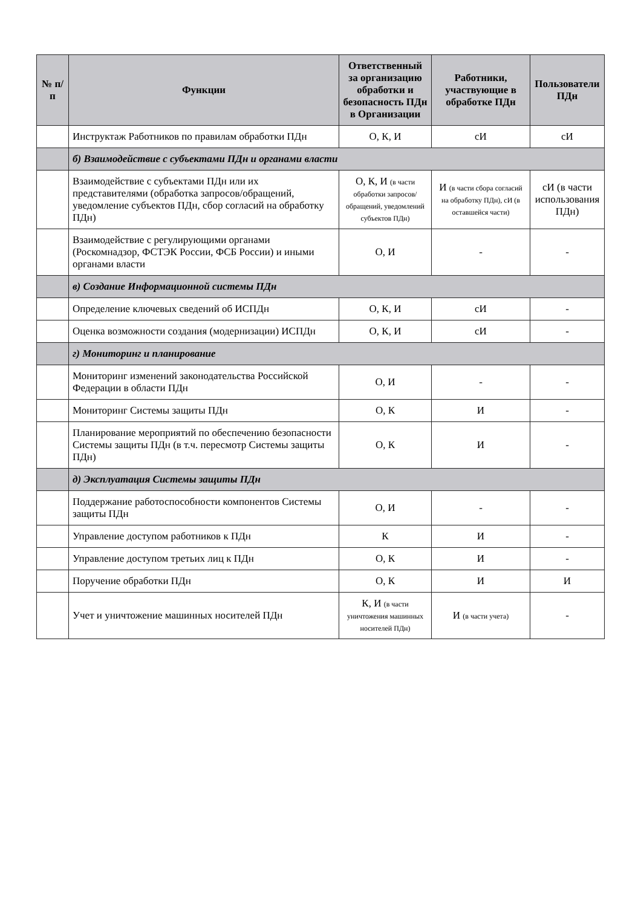| № п/п | Функции | Ответственный за организацию обработки и безопасность ПДн в Организации | Работники, участвующие в обработке ПДн | Пользователи ПДн |
| --- | --- | --- | --- | --- |
| | Инструктаж Работников по правилам обработки ПДн | О, К, И | сИ | сИ |
| | б) Взаимодействие с субъектами ПДн и органами власти | | | |
| | Взаимодействие с субъектами ПДн или их представителями (обработка запросов/обращений, уведомление субъектов ПДн, сбор согласий на обработку ПДн) | О, К, И (в части обработки запросов/обращений, уведомлений субъектов ПДн) | И (в части сбора согласий на обработку ПДн), сИ (в оставшейся части) | сИ (в части использования ПДн) |
| | Взаимодействие с регулирующими органами (Роскомнадзор, ФСТЭК России, ФСБ России) и иными органами власти | О, И | - | - |
| | в) Создание Информационной системы ПДн | | | |
| | Определение ключевых сведений об ИСПДн | О, К, И | сИ | - |
| | Оценка возможности создания (модернизации) ИСПДн | О, К, И | сИ | - |
| | г) Мониторинг и планирование | | | |
| | Мониторинг изменений законодательства Российской Федерации в области ПДн | О, И | - | - |
| | Мониторинг Системы защиты ПДн | О, К | И | - |
| | Планирование мероприятий по обеспечению безопасности Системы защиты ПДн (в т.ч. пересмотр Системы защиты ПДн) | О, К | И | - |
| | д) Эксплуатация Системы защиты ПДн | | | |
| | Поддержание работоспособности компонентов Системы защиты ПДн | О, И | - | - |
| | Управление доступом работников к ПДн | К | И | - |
| | Управление доступом третьих лиц к ПДн | О, К | И | - |
| | Поручение обработки ПДн | О, К | И | И |
| | Учет и уничтожение машинных носителей ПДн | К, И (в части уничтожения машинных носителей ПДн) | И (в части учета) | - |